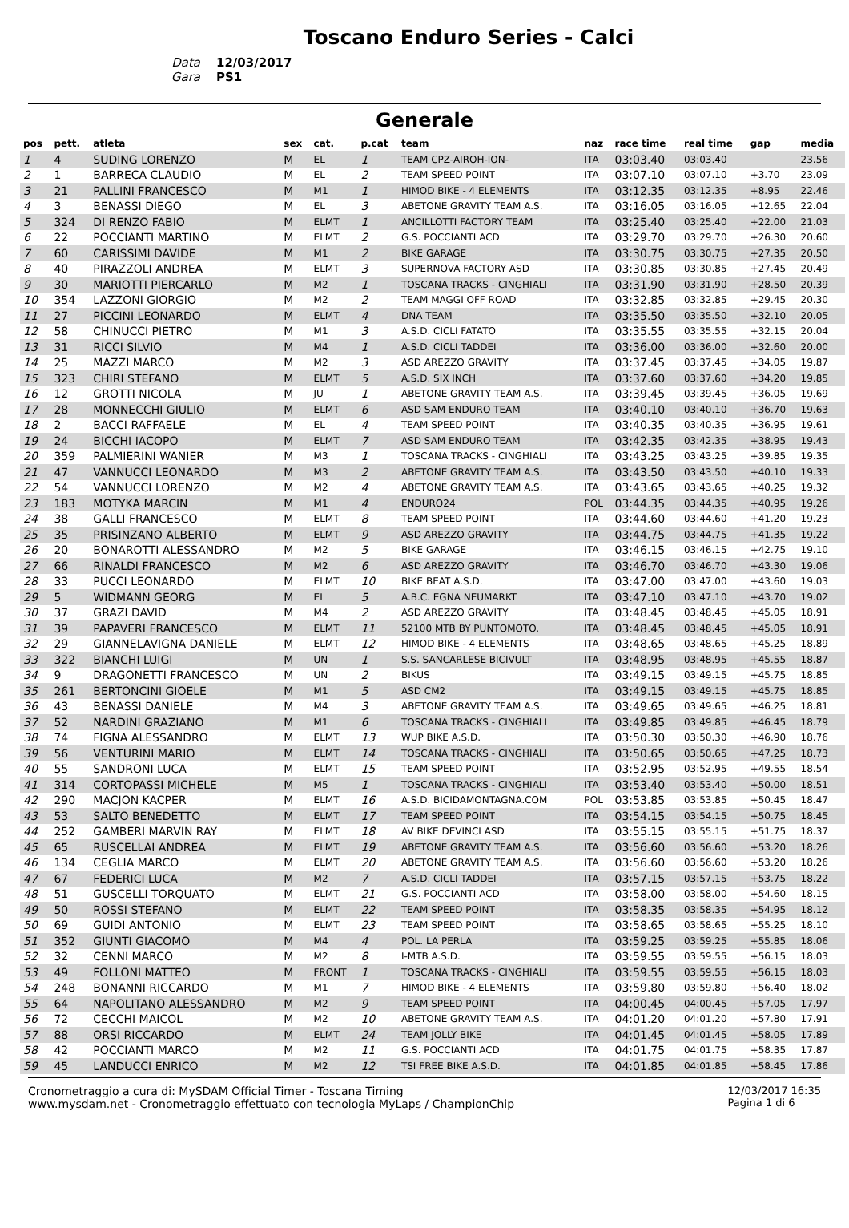Toscano Enduro Series - Calci
Data 12/03/2017
Gara PS1
Generale
| pos | pett. | atleta | sex | cat. | p.cat | team | naz | race time | real time | gap | media |
| --- | --- | --- | --- | --- | --- | --- | --- | --- | --- | --- | --- |
| 1 | 4 | SUDING LORENZO | M | EL | 1 | TEAM CPZ-AIROH-ION- | ITA | 03:03.40 | 03:03.40 | | 23.56 |
| 2 | 1 | BARRECA CLAUDIO | M | EL | 2 | TEAM SPEED POINT | ITA | 03:07.10 | 03:07.10 | +3.70 | 23.09 |
| 3 | 21 | PALLINI FRANCESCO | M | M1 | 1 | HIMOD BIKE - 4 ELEMENTS | ITA | 03:12.35 | 03:12.35 | +8.95 | 22.46 |
| 4 | 3 | BENASSI DIEGO | M | EL | 3 | ABETONE GRAVITY TEAM A.S. | ITA | 03:16.05 | 03:16.05 | +12.65 | 22.04 |
| 5 | 324 | DI RENZO FABIO | M | ELMT | 1 | ANCILLOTTI FACTORY TEAM | ITA | 03:25.40 | 03:25.40 | +22.00 | 21.03 |
| 6 | 22 | POCCIANTI MARTINO | M | ELMT | 2 | G.S. POCCIANTI ACD | ITA | 03:29.70 | 03:29.70 | +26.30 | 20.60 |
| 7 | 60 | CARISSIMI DAVIDE | M | M1 | 2 | BIKE GARAGE | ITA | 03:30.75 | 03:30.75 | +27.35 | 20.50 |
| 8 | 40 | PIRAZZOLI ANDREA | M | ELMT | 3 | SUPERNOVA FACTORY ASD | ITA | 03:30.85 | 03:30.85 | +27.45 | 20.49 |
| 9 | 30 | MARIOTTI PIERCARLO | M | M2 | 1 | TOSCANA TRACKS - CINGHIALI | ITA | 03:31.90 | 03:31.90 | +28.50 | 20.39 |
| 10 | 354 | LAZZONI GIORGIO | M | M2 | 2 | TEAM MAGGI OFF ROAD | ITA | 03:32.85 | 03:32.85 | +29.45 | 20.30 |
| 11 | 27 | PICCINI LEONARDO | M | ELMT | 4 | DNA TEAM | ITA | 03:35.50 | 03:35.50 | +32.10 | 20.05 |
| 12 | 58 | CHINUCCI PIETRO | M | M1 | 3 | A.S.D. CICLI FATATO | ITA | 03:35.55 | 03:35.55 | +32.15 | 20.04 |
| 13 | 31 | RICCI SILVIO | M | M4 | 1 | A.S.D. CICLI TADDEI | ITA | 03:36.00 | 03:36.00 | +32.60 | 20.00 |
| 14 | 25 | MAZZI MARCO | M | M2 | 3 | ASD AREZZO GRAVITY | ITA | 03:37.45 | 03:37.45 | +34.05 | 19.87 |
| 15 | 323 | CHIRI STEFANO | M | ELMT | 5 | A.S.D. SIX INCH | ITA | 03:37.60 | 03:37.60 | +34.20 | 19.85 |
| 16 | 12 | GROTTI NICOLA | M | JU | 1 | ABETONE GRAVITY TEAM A.S. | ITA | 03:39.45 | 03:39.45 | +36.05 | 19.69 |
| 17 | 28 | MONNECCHI GIULIO | M | ELMT | 6 | ASD SAM ENDURO TEAM | ITA | 03:40.10 | 03:40.10 | +36.70 | 19.63 |
| 18 | 2 | BACCI RAFFAELE | M | EL | 4 | TEAM SPEED POINT | ITA | 03:40.35 | 03:40.35 | +36.95 | 19.61 |
| 19 | 24 | BICCHI IACOPO | M | ELMT | 7 | ASD SAM ENDURO TEAM | ITA | 03:42.35 | 03:42.35 | +38.95 | 19.43 |
| 20 | 359 | PALMIERINI WANIER | M | M3 | 1 | TOSCANA TRACKS - CINGHIALI | ITA | 03:43.25 | 03:43.25 | +39.85 | 19.35 |
| 21 | 47 | VANNUCCI LEONARDO | M | M3 | 2 | ABETONE GRAVITY TEAM A.S. | ITA | 03:43.50 | 03:43.50 | +40.10 | 19.33 |
| 22 | 54 | VANNUCCI LORENZO | M | M2 | 4 | ABETONE GRAVITY TEAM A.S. | ITA | 03:43.65 | 03:43.65 | +40.25 | 19.32 |
| 23 | 183 | MOTYKA MARCIN | M | M1 | 4 | ENDURO24 | POL | 03:44.35 | 03:44.35 | +40.95 | 19.26 |
| 24 | 38 | GALLI FRANCESCO | M | ELMT | 8 | TEAM SPEED POINT | ITA | 03:44.60 | 03:44.60 | +41.20 | 19.23 |
| 25 | 35 | PRISINZANO ALBERTO | M | ELMT | 9 | ASD AREZZO GRAVITY | ITA | 03:44.75 | 03:44.75 | +41.35 | 19.22 |
| 26 | 20 | BONAROTTI ALESSANDRO | M | M2 | 5 | BIKE GARAGE | ITA | 03:46.15 | 03:46.15 | +42.75 | 19.10 |
| 27 | 66 | RINALDI FRANCESCO | M | M2 | 6 | ASD AREZZO GRAVITY | ITA | 03:46.70 | 03:46.70 | +43.30 | 19.06 |
| 28 | 33 | PUCCI LEONARDO | M | ELMT | 10 | BIKE BEAT A.S.D. | ITA | 03:47.00 | 03:47.00 | +43.60 | 19.03 |
| 29 | 5 | WIDMANN GEORG | M | EL | 5 | A.B.C. EGNA NEUMARKT | ITA | 03:47.10 | 03:47.10 | +43.70 | 19.02 |
| 30 | 37 | GRAZI DAVID | M | M4 | 2 | ASD AREZZO GRAVITY | ITA | 03:48.45 | 03:48.45 | +45.05 | 18.91 |
| 31 | 39 | PAPAVERI FRANCESCO | M | ELMT | 11 | 52100 MTB BY PUNTOMOTO. | ITA | 03:48.45 | 03:48.45 | +45.05 | 18.91 |
| 32 | 29 | GIANNELAVIGNA DANIELE | M | ELMT | 12 | HIMOD BIKE - 4 ELEMENTS | ITA | 03:48.65 | 03:48.65 | +45.25 | 18.89 |
| 33 | 322 | BIANCHI LUIGI | M | UN | 1 | S.S. SANCARLESE BICIVULT | ITA | 03:48.95 | 03:48.95 | +45.55 | 18.87 |
| 34 | 9 | DRAGONETTI FRANCESCO | M | UN | 2 | BIKUS | ITA | 03:49.15 | 03:49.15 | +45.75 | 18.85 |
| 35 | 261 | BERTONCINI GIOELE | M | M1 | 5 | ASD CM2 | ITA | 03:49.15 | 03:49.15 | +45.75 | 18.85 |
| 36 | 43 | BENASSI DANIELE | M | M4 | 3 | ABETONE GRAVITY TEAM A.S. | ITA | 03:49.65 | 03:49.65 | +46.25 | 18.81 |
| 37 | 52 | NARDINI GRAZIANO | M | M1 | 6 | TOSCANA TRACKS - CINGHIALI | ITA | 03:49.85 | 03:49.85 | +46.45 | 18.79 |
| 38 | 74 | FIGNA ALESSANDRO | M | ELMT | 13 | WUP BIKE A.S.D. | ITA | 03:50.30 | 03:50.30 | +46.90 | 18.76 |
| 39 | 56 | VENTURINI MARIO | M | ELMT | 14 | TOSCANA TRACKS - CINGHIALI | ITA | 03:50.65 | 03:50.65 | +47.25 | 18.73 |
| 40 | 55 | SANDRONI LUCA | M | ELMT | 15 | TEAM SPEED POINT | ITA | 03:52.95 | 03:52.95 | +49.55 | 18.54 |
| 41 | 314 | CORTOPASSI MICHELE | M | M5 | 1 | TOSCANA TRACKS - CINGHIALI | ITA | 03:53.40 | 03:53.40 | +50.00 | 18.51 |
| 42 | 290 | MACJON KACPER | M | ELMT | 16 | A.S.D. BICIDAMONTAGNA.COM | POL | 03:53.85 | 03:53.85 | +50.45 | 18.47 |
| 43 | 53 | SALTO BENEDETTO | M | ELMT | 17 | TEAM SPEED POINT | ITA | 03:54.15 | 03:54.15 | +50.75 | 18.45 |
| 44 | 252 | GAMBERI MARVIN RAY | M | ELMT | 18 | AV BIKE DEVINCI ASD | ITA | 03:55.15 | 03:55.15 | +51.75 | 18.37 |
| 45 | 65 | RUSCELLAI ANDREA | M | ELMT | 19 | ABETONE GRAVITY TEAM A.S. | ITA | 03:56.60 | 03:56.60 | +53.20 | 18.26 |
| 46 | 134 | CEGLIA MARCO | M | ELMT | 20 | ABETONE GRAVITY TEAM A.S. | ITA | 03:56.60 | 03:56.60 | +53.20 | 18.26 |
| 47 | 67 | FEDERICI LUCA | M | M2 | 7 | A.S.D. CICLI TADDEI | ITA | 03:57.15 | 03:57.15 | +53.75 | 18.22 |
| 48 | 51 | GUSCELLI TORQUATO | M | ELMT | 21 | G.S. POCCIANTI ACD | ITA | 03:58.00 | 03:58.00 | +54.60 | 18.15 |
| 49 | 50 | ROSSI STEFANO | M | ELMT | 22 | TEAM SPEED POINT | ITA | 03:58.35 | 03:58.35 | +54.95 | 18.12 |
| 50 | 69 | GUIDI ANTONIO | M | ELMT | 23 | TEAM SPEED POINT | ITA | 03:58.65 | 03:58.65 | +55.25 | 18.10 |
| 51 | 352 | GIUNTI GIACOMO | M | M4 | 4 | POL. LA PERLA | ITA | 03:59.25 | 03:59.25 | +55.85 | 18.06 |
| 52 | 32 | CENNI MARCO | M | M2 | 8 | I-MTB A.S.D. | ITA | 03:59.55 | 03:59.55 | +56.15 | 18.03 |
| 53 | 49 | FOLLONI MATTEO | M | FRONT | 1 | TOSCANA TRACKS - CINGHIALI | ITA | 03:59.55 | 03:59.55 | +56.15 | 18.03 |
| 54 | 248 | BONANNI RICCARDO | M | M1 | 7 | HIMOD BIKE - 4 ELEMENTS | ITA | 03:59.80 | 03:59.80 | +56.40 | 18.02 |
| 55 | 64 | NAPOLITANO ALESSANDRO | M | M2 | 9 | TEAM SPEED POINT | ITA | 04:00.45 | 04:00.45 | +57.05 | 17.97 |
| 56 | 72 | CECCHI MAICOL | M | M2 | 10 | ABETONE GRAVITY TEAM A.S. | ITA | 04:01.20 | 04:01.20 | +57.80 | 17.91 |
| 57 | 88 | ORSI RICCARDO | M | ELMT | 24 | TEAM JOLLY BIKE | ITA | 04:01.45 | 04:01.45 | +58.05 | 17.89 |
| 58 | 42 | POCCIANTI MARCO | M | M2 | 11 | G.S. POCCIANTI ACD | ITA | 04:01.75 | 04:01.75 | +58.35 | 17.87 |
| 59 | 45 | LANDUCCI ENRICO | M | M2 | 12 | TSI FREE BIKE A.S.D. | ITA | 04:01.85 | 04:01.85 | +58.45 | 17.86 |
Cronometraggio a cura di: MySDAM Official Timer - Toscana Timing
www.mysdam.net - Cronometraggio effettuato con tecnologia MyLaps / ChampionChip
12/03/2017 16:35
Pagina 1 di 6